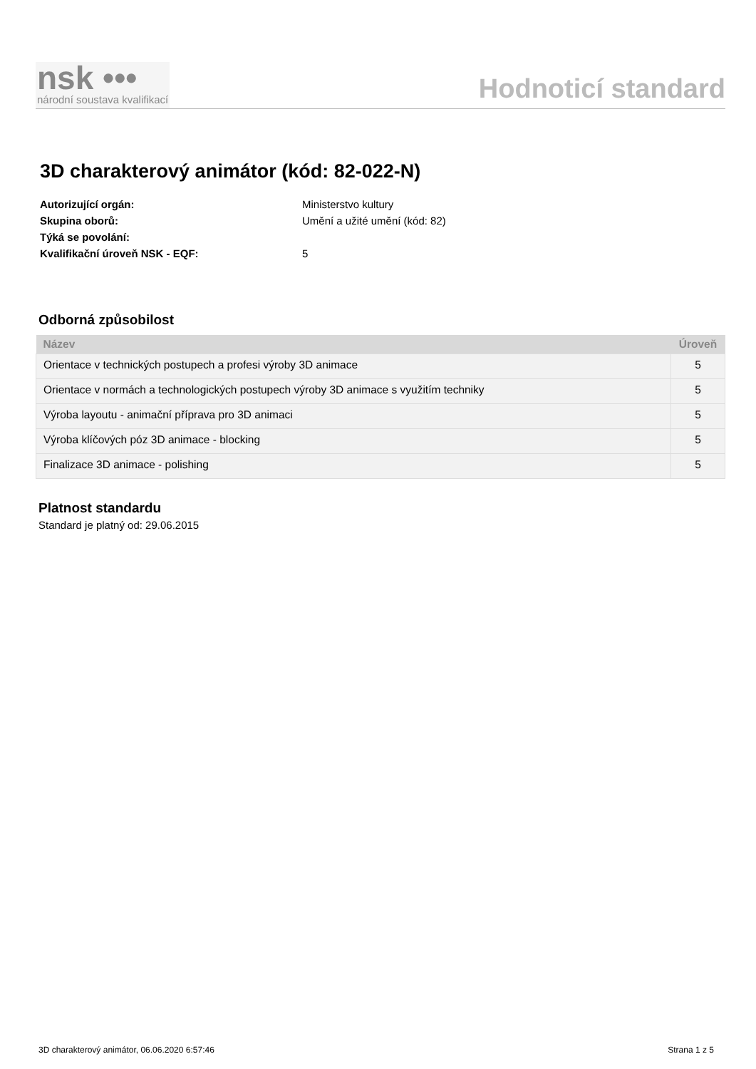nsk •••
národní soustava kvalifikací
Hodnoticí standard
3D charakterový animátor (kód: 82-022-N)
| Autorizující orgán: | Ministerstvo kultury |
| Skupina oborů: | Umění a užité umění (kód: 82) |
| Týká se povolání: | |
| Kvalifikační úroveň NSK - EQF: | 5 |
Odborná způsobilost
| Název | Úroveň |
| --- | --- |
| Orientace v technických postupech a profesi výroby 3D animace | 5 |
| Orientace v normách a technologických postupech výroby 3D animace s využitím techniky | 5 |
| Výroba layoutu - animační příprava pro 3D animaci | 5 |
| Výroba klíčových póz 3D animace - blocking | 5 |
| Finalizace 3D animace - polishing | 5 |
Platnost standardu
Standard je platný od: 29.06.2015
3D charakterový animátor, 06.06.2020 6:57:46 Strana 1 z 5